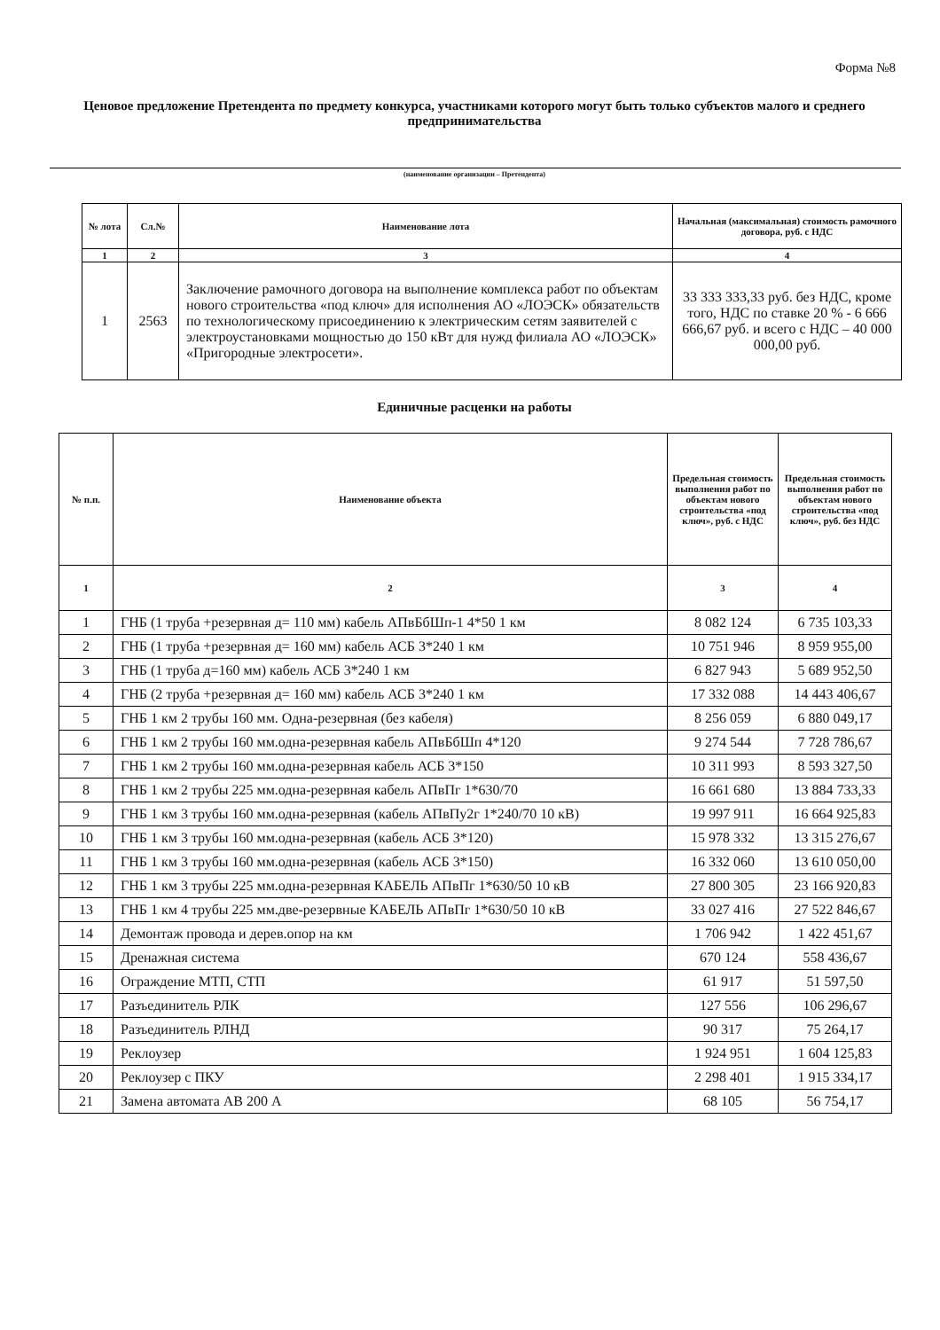Форма №8
Ценовое предложение Претендента по предмету конкурса, участниками которого могут быть только субъектов малого и среднего предпринимательства
(наименование организации – Претендента)
| № лота | Сл.№ | Наименование лота | Начальная (максимальная) стоимость рамочного договора, руб. с НДС |
| --- | --- | --- | --- |
| 1 | 2 | 3 | 4 |
| 1 | 2563 | Заключение рамочного договора на выполнение комплекса работ по объектам нового строительства «под ключ» для исполнения АО «ЛОЭСК» обязательств по технологическому присоединению к электрическим сетям заявителей с электроустановками мощностью до 150 кВт для нужд филиала АО «ЛОЭСК» «Пригородные электросети». | 33 333 333,33 руб. без НДС, кроме того, НДС по ставке 20 % - 6 666 666,67 руб. и всего с НДС – 40 000 000,00 руб. |
Единичные расценки на работы
| № п.п. | Наименование объекта | Предельная стоимость выполнения работ по объектам нового строительства «под ключ», руб. с НДС | Предельная стоимость выполнения работ по объектам нового строительства «под ключ», руб. без НДС |
| --- | --- | --- | --- |
| 1 | 2 | 3 | 4 |
| 1 | ГНБ (1 труба +резервная д= 110 мм) кабель АПвБбШп-1 4*50 1 км | 8 082 124 | 6 735 103,33 |
| 2 | ГНБ (1 труба +резервная д= 160 мм) кабель АСБ 3*240 1 км | 10 751 946 | 8 959 955,00 |
| 3 | ГНБ (1 труба д=160 мм) кабель АСБ 3*240 1 км | 6 827 943 | 5 689 952,50 |
| 4 | ГНБ (2 труба +резервная д= 160 мм) кабель АСБ 3*240 1 км | 17 332 088 | 14 443 406,67 |
| 5 | ГНБ 1 км 2 трубы 160 мм. Одна-резервная (без кабеля) | 8 256 059 | 6 880 049,17 |
| 6 | ГНБ 1 км 2 трубы 160 мм.одна-резервная кабель АПвБбШп 4*120 | 9 274 544 | 7 728 786,67 |
| 7 | ГНБ 1 км 2 трубы 160 мм.одна-резервная кабель АСБ 3*150 | 10 311 993 | 8 593 327,50 |
| 8 | ГНБ 1 км 2 трубы 225 мм.одна-резервная кабель АПвПг 1*630/70 | 16 661 680 | 13 884 733,33 |
| 9 | ГНБ 1 км 3 трубы 160 мм.одна-резервная (кабель АПвПу2г 1*240/70 10 кВ) | 19 997 911 | 16 664 925,83 |
| 10 | ГНБ 1 км 3 трубы 160 мм.одна-резервная (кабель АСБ 3*120) | 15 978 332 | 13 315 276,67 |
| 11 | ГНБ 1 км 3 трубы 160 мм.одна-резервная (кабель АСБ 3*150) | 16 332 060 | 13 610 050,00 |
| 12 | ГНБ 1 км 3 трубы 225 мм.одна-резервная КАБЕЛЬ АПвПг 1*630/50 10 кВ | 27 800 305 | 23 166 920,83 |
| 13 | ГНБ 1 км 4 трубы 225 мм.две-резервные КАБЕЛЬ АПвПг 1*630/50 10 кВ | 33 027 416 | 27 522 846,67 |
| 14 | Демонтаж провода и дерев.опор на км | 1 706 942 | 1 422 451,67 |
| 15 | Дренажная система | 670 124 | 558 436,67 |
| 16 | Ограждение МТП, СТП | 61 917 | 51 597,50 |
| 17 | Разъединитель РЛК | 127 556 | 106 296,67 |
| 18 | Разъединитель РЛНД | 90 317 | 75 264,17 |
| 19 | Реклоузер | 1 924 951 | 1 604 125,83 |
| 20 | Реклоузер с ПКУ | 2 298 401 | 1 915 334,17 |
| 21 | Замена автомата АВ 200 А | 68 105 | 56 754,17 |